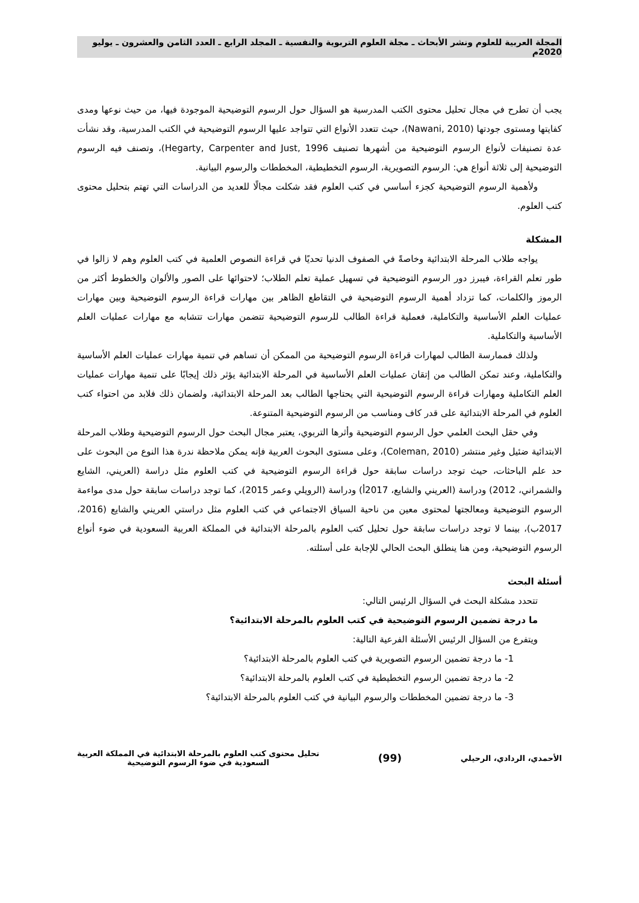المجلة العربية للعلوم ونشر الأبحاث ـ مجلة العلوم التربوية والنفسية ـ المجلد الرابع ـ العدد الثامن والعشرون ـ يوليو 2020م
يجب أن تطرح في مجال تحليل محتوى الكتب المدرسية هو السؤال حول الرسوم التوضيحية الموجودة فيها، من حيث نوعها ومدى كفايتها ومستوى جودتها (Nawani, 2010)، حيث تتعدد الأنواع التي تتواجد عليها الرسوم التوضيحية في الكتب المدرسية، وقد نشأت عدة تصنيفات لأنواع الرسوم التوضيحية من أشهرها تصنيف Hegarty, Carpenter and Just, 1996)، وتصنف فيه الرسوم التوضيحية إلى ثلاثة أنواع هي: الرسوم التصويرية، الرسوم التخطيطية، المخططات والرسوم البيانية.
ولأهمية الرسوم التوضيحية كجزء أساسي في كتب العلوم فقد شكلت مجالًا للعديد من الدراسات التي تهتم بتحليل محتوى كتب العلوم.
المشكلة
يواجه طلاب المرحلة الابتدائية وخاصةً في الصفوف الدنيا تحديًا في قراءة النصوص العلمية في كتب العلوم وهم لا زالوا في طور تعلم القراءة، فيبرز دور الرسوم التوضيحية في تسهيل عملية تعلم الطلاب؛ لاحتوائها على الصور والألوان والخطوط أكثر من الرموز والكلمات، كما تزداد أهمية الرسوم التوضيحية في التقاطع الظاهر بين مهارات قراءة الرسوم التوضيحية وبين مهارات عمليات العلم الأساسية والتكاملية، فعملية قراءة الطالب للرسوم التوضيحية تتضمن مهارات تتشابه مع مهارات عمليات العلم الأساسية والتكاملية.
ولذلك فممارسة الطالب لمهارات قراءة الرسوم التوضيحية من الممكن أن تساهم في تنمية مهارات عمليات العلم الأساسية والتكاملية، وعند تمكن الطالب من إتقان عمليات العلم الأساسية في المرحلة الابتدائية يؤثر ذلك إيجابًا على تنمية مهارات عمليات العلم التكاملية ومهارات قراءة الرسوم التوضيحية التي يحتاجها الطالب بعد المرحلة الابتدائية، ولضمان ذلك فلابد من احتواء كتب العلوم في المرحلة الابتدائية على قدر كاف ومناسب من الرسوم التوضيحية المتنوعة.
وفي حقل البحث العلمي حول الرسوم التوضيحية وأثرها التربوي، يعتبر مجال البحث حول الرسوم التوضيحية وطلاب المرحلة الابتدائية ضئيل وغير منتشر (Coleman, 2010)، وعلى مستوى البحوث العربية فإنه يمكن ملاحظة ندرة هذا النوع من البحوث على حد علم الباحثات، حيث توجد دراسات سابقة حول قراءة الرسوم التوضيحية في كتب العلوم مثل دراسة (العريني، الشايع والشمراني، 2012) ودراسة (العريني والشايع، 2017أ) ودراسة (الرويلي وعمر 2015)، كما توجد دراسات سابقة حول مدى مواءمة الرسوم التوضيحية ومعالجتها لمحتوى معين من ناحية السياق الاجتماعي في كتب العلوم مثل دراستي العريني والشايع (2016، 2017ب)، بينما لا توجد دراسات سابقة حول تحليل كتب العلوم بالمرحلة الابتدائية في المملكة العربية السعودية في ضوء أنواع الرسوم التوضيحية، ومن هنا ينطلق البحث الحالي للإجابة على أسئلته.
أسئلة البحث
تتحدد مشكلة البحث في السؤال الرئيس التالي:
ما درجة تضمين الرسوم التوضيحية في كتب العلوم بالمرحلة الابتدائية؟
ويتفرع من السؤال الرئيس الأسئلة الفرعية التالية:
1- ما درجة تضمين الرسوم التصويرية في كتب العلوم بالمرحلة الابتدائية؟
2- ما درجة تضمين الرسوم التخطيطية في كتب العلوم بالمرحلة الابتدائية؟
3- ما درجة تضمين المخططات والرسوم البيانية في كتب العلوم بالمرحلة الابتدائية؟
الأحمدي، الردادي، الرحيلي
(99)
تحليل محتوى كتب العلوم بالمرحلة الابتدائية في المملكة العربية
السعودية في ضوء الرسوم التوضيحية